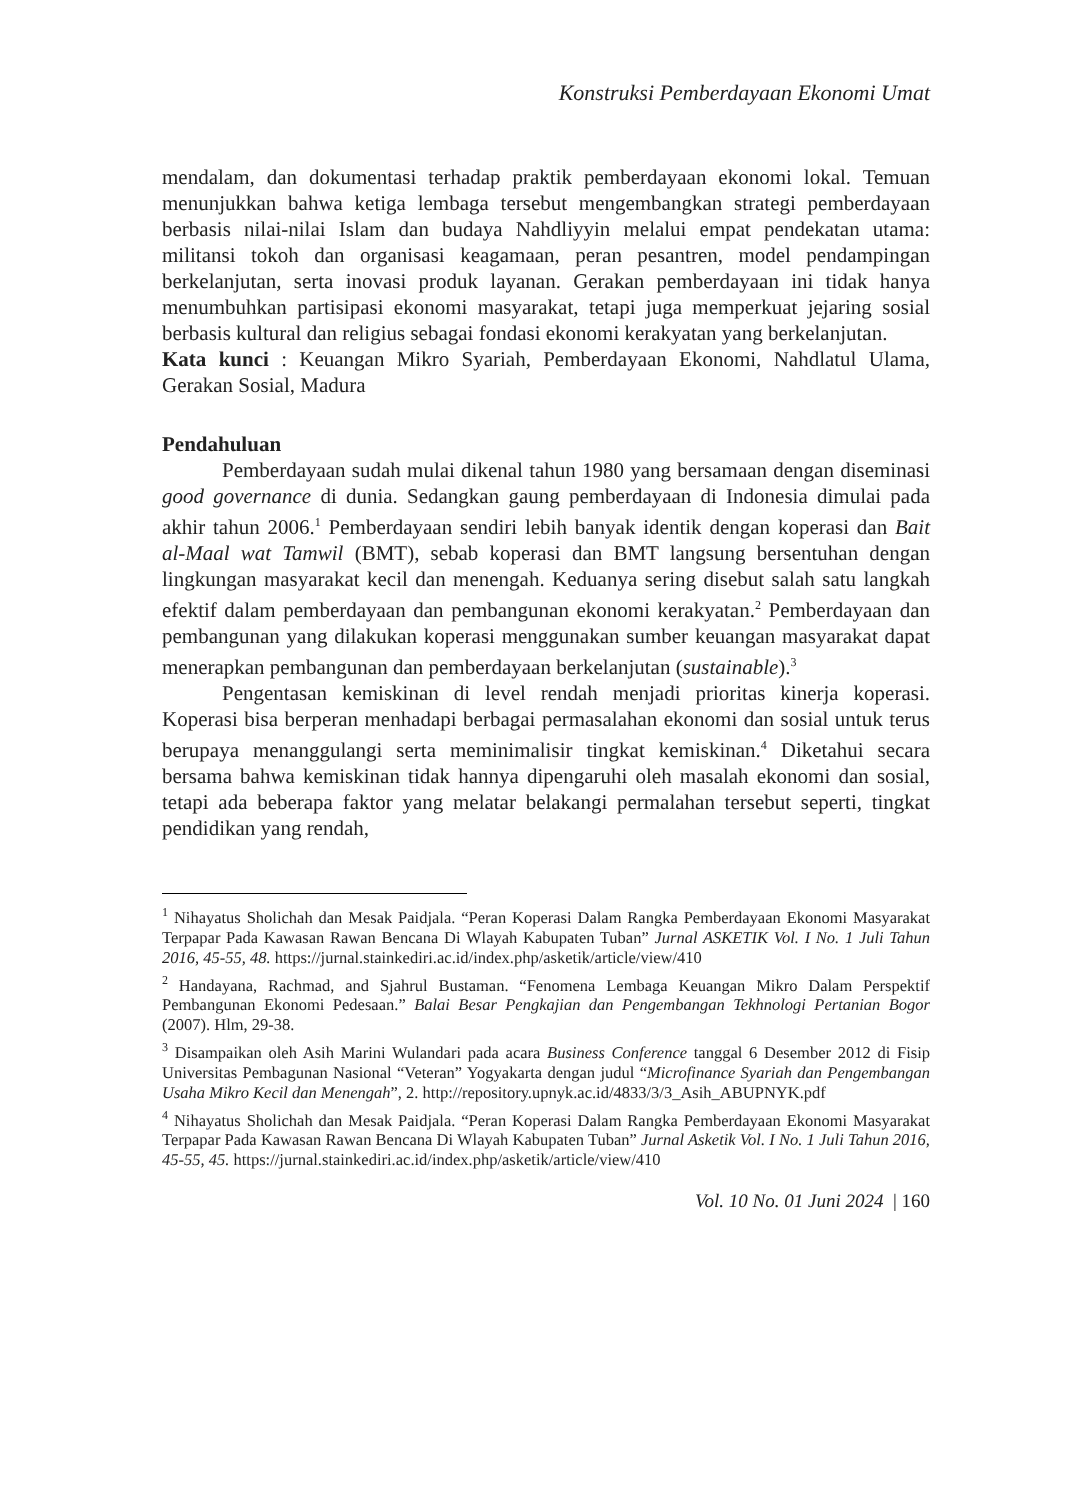Konstruksi Pemberdayaan Ekonomi Umat
mendalam, dan dokumentasi terhadap praktik pemberdayaan ekonomi lokal. Temuan menunjukkan bahwa ketiga lembaga tersebut mengembangkan strategi pemberdayaan berbasis nilai-nilai Islam dan budaya Nahdliyyin melalui empat pendekatan utama: militansi tokoh dan organisasi keagamaan, peran pesantren, model pendampingan berkelanjutan, serta inovasi produk layanan. Gerakan pemberdayaan ini tidak hanya menumbuhkan partisipasi ekonomi masyarakat, tetapi juga memperkuat jejaring sosial berbasis kultural dan religius sebagai fondasi ekonomi kerakyatan yang berkelanjutan.
Kata kunci : Keuangan Mikro Syariah, Pemberdayaan Ekonomi, Nahdlatul Ulama, Gerakan Sosial, Madura
Pendahuluan
Pemberdayaan sudah mulai dikenal tahun 1980 yang bersamaan dengan diseminasi good governance di dunia. Sedangkan gaung pemberdayaan di Indonesia dimulai pada akhir tahun 2006.<sup>1</sup> Pemberdayaan sendiri lebih banyak identik dengan koperasi dan Bait al-Maal wat Tamwil (BMT), sebab koperasi dan BMT langsung bersentuhan dengan lingkungan masyarakat kecil dan menengah. Keduanya sering disebut salah satu langkah efektif dalam pemberdayaan dan pembangunan ekonomi kerakyatan.<sup>2</sup> Pemberdayaan dan pembangunan yang dilakukan koperasi menggunakan sumber keuangan masyarakat dapat menerapkan pembangunan dan pemberdayaan berkelanjutan (sustainable).<sup>3</sup>
Pengentasan kemiskinan di level rendah menjadi prioritas kinerja koperasi. Koperasi bisa berperan menhadapi berbagai permasalahan ekonomi dan sosial untuk terus berupaya menanggulangi serta meminimalisir tingkat kemiskinan.<sup>4</sup> Diketahui secara bersama bahwa kemiskinan tidak hannya dipengaruhi oleh masalah ekonomi dan sosial, tetapi ada beberapa faktor yang melatar belakangi permalahan tersebut seperti, tingkat pendidikan yang rendah,
<sup>1</sup> Nihayatus Sholichah dan Mesak Paidjala. “Peran Koperasi Dalam Rangka Pemberdayaan Ekonomi Masyarakat Terpapar Pada Kawasan Rawan Bencana Di Wlayah Kabupaten Tuban” Jurnal ASKETIK Vol. I No. 1 Juli Tahun 2016, 45-55, 48. https://jurnal.stainkediri.ac.id/index.php/asketik/article/view/410
<sup>2</sup> Handayana, Rachmad, and Sjahrul Bustaman. “Fenomena Lembaga Keuangan Mikro Dalam Perspektif Pembangunan Ekonomi Pedesaan.” Balai Besar Pengkajian dan Pengembangan Tekhnologi Pertanian Bogor (2007). Hlm, 29-38.
<sup>3</sup> Disampaikan oleh Asih Marini Wulandari pada acara Business Conference tanggal 6 Desember 2012 di Fisip Universitas Pembagunan Nasional “Veteran” Yogyakarta dengan judul “Microfinance Syariah dan Pengembangan Usaha Mikro Kecil dan Menengah”, 2. http://repository.upnyk.ac.id/4833/3/3_Asih_ABUPNYK.pdf
<sup>4</sup> Nihayatus Sholichah dan Mesak Paidjala. “Peran Koperasi Dalam Rangka Pemberdayaan Ekonomi Masyarakat Terpapar Pada Kawasan Rawan Bencana Di Wlayah Kabupaten Tuban” Jurnal Asketik Vol. I No. 1 Juli Tahun 2016, 45-55, 45. https://jurnal.stainkediri.ac.id/index.php/asketik/article/view/410
Vol. 10 No. 01 Juni 2024 | 160